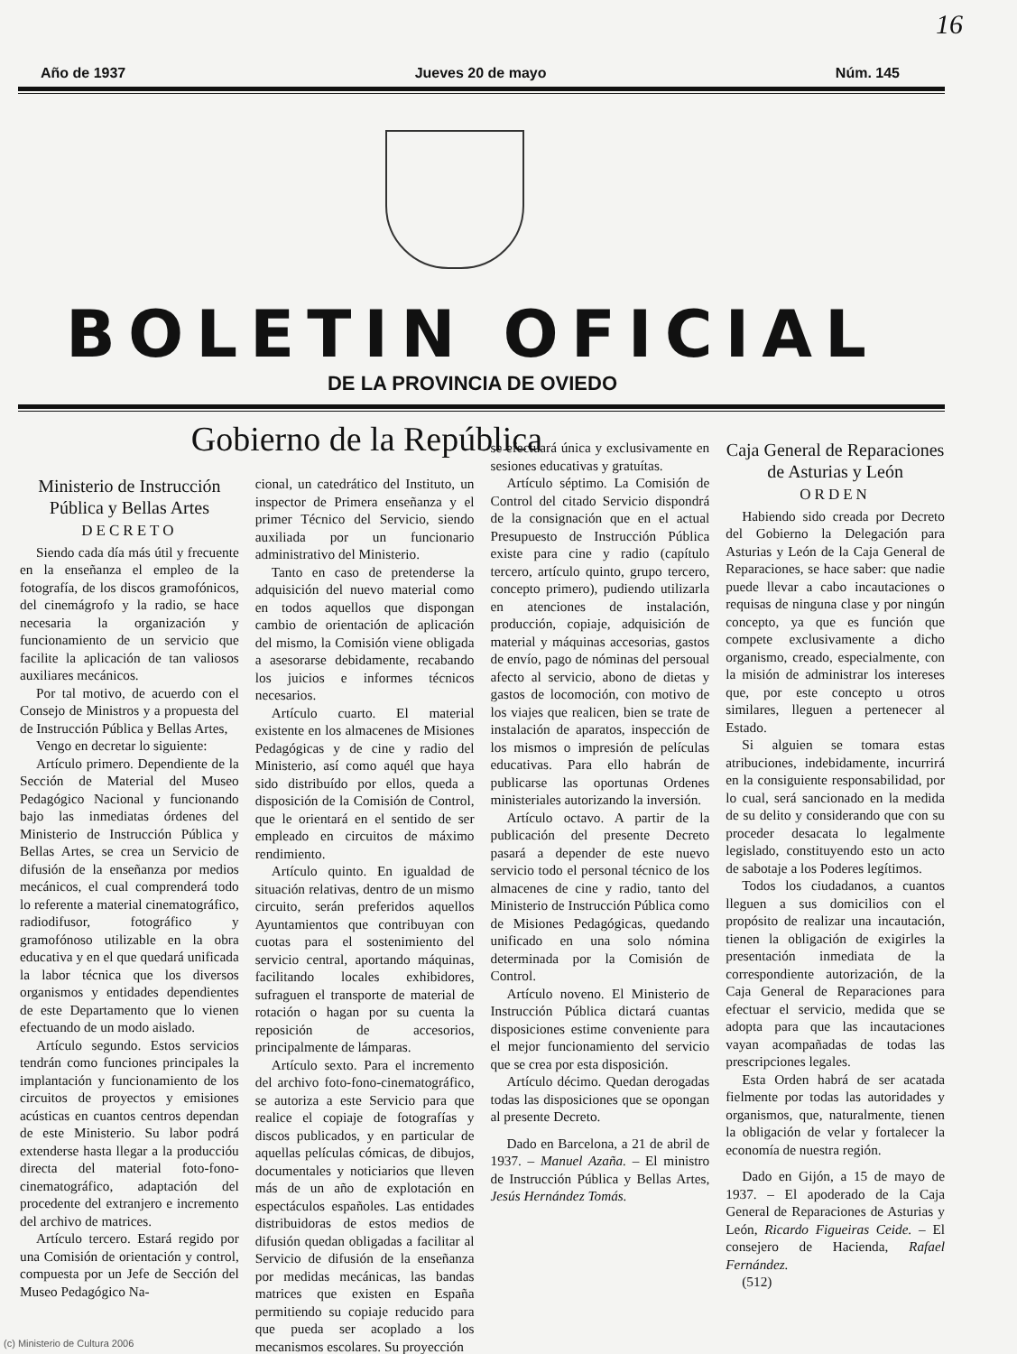16
Año de 1937 Jueves 20 de mayo Núm. 145
BOLETIN OFICIAL
DE LA PROVINCIA DE OVIEDO
Gobierno de la República
Ministerio de Instrucción Pública y Bellas Artes
DECRETO
Siendo cada día más útil y frecuente en la enseñanza el empleo de la fotografía, de los discos gramofónicos, del cinemágrofo y la radio, se hace necesaria la organización y funcionamiento de un servicio que facilite la aplicación de tan valiosos auxiliares mecánicos.
Por tal motivo, de acuerdo con el Consejo de Ministros y a propuesta del de Instrucción Pública y Bellas Artes,
Vengo en decretar lo siguiente:
Artículo primero. Dependiente de la Sección de Material del Museo Pedagógico Nacional y funcionando bajo las inmediatas órdenes del Ministerio de Instrucción Pública y Bellas Artes, se crea un Servicio de difusión de la enseñanza por medios mecánicos, el cual comprenderá todo lo referente a material cinematográfico, radiodifusor, fotográfico y gramofónoso utilizable en la obra educativa y en el que quedará unificada la labor técnica que los diversos organismos y entidades dependientes de este Departamento que lo vienen efectuando de un modo aislado.
Artículo segundo. Estos servicios tendrán como funciones principales la implantación y funcionamiento de los circuitos de proyectos y emisiones acústicas en cuantos centros dependan de este Ministerio. Su labor podrá extenderse hasta llegar a la produccióu directa del material foto-fono-cinematográfico, adaptación del procedente del extranjero e incremento del archivo de matrices.
Artículo tercero. Estará regido por una Comisión de orientación y control, compuesta por un Jefe de Sección del Museo Pedagógico Na-
cional, un catedrático del Instituto, un inspector de Primera enseñanza y el primer Técnico del Servicio, siendo auxiliada por un funcionario administrativo del Ministerio.
Tanto en caso de pretenderse la adquisición del nuevo material como en todos aquellos que dispongan cambio de orientación de aplicación del mismo, la Comisión viene obligada a asesorarse debidamente, recabando los juicios e informes técnicos necesarios.
Artículo cuarto. El material existente en los almacenes de Misiones Pedagógicas y de cine y radio del Ministerio, así como aquél que haya sido distribuído por ellos, queda a disposición de la Comisión de Control, que le orientará en el sentido de ser empleado en circuitos de máximo rendimiento.
Artículo quinto. En igualdad de situación relativas, dentro de un mismo circuito, serán preferidos aquellos Ayuntamientos que contribuyan con cuotas para el sostenimiento del servicio central, aportando máquinas, facilitando locales exhibidores, sufraguen el transporte de material de rotación o hagan por su cuenta la reposición de accesorios, principalmente de lámparas.
Artículo sexto. Para el incremento del archivo foto-fono-cinematográfico, se autoriza a este Servicio para que realice el copiaje de fotografías y discos publicados, y en particular de aquellas películas cómicas, de dibujos, documentales y noticiarios que lleven más de un año de explotación en espectáculos españoles. Las entidades distribuidoras de estos medios de difusión quedan obligadas a facilitar al Servicio de difusión de la enseñanza por medidas mecánicas, las bandas matrices que existen en España permitiendo su copiaje reducido para que pueda ser acoplado a los mecanismos escolares. Su proyección
se efectuará única y exclusivamente en sesiones educativas y gratuítas.
Artículo séptimo. La Comisión de Control del citado Servicio dispondrá de la consignación que en el actual Presupuesto de Instrucción Pública existe para cine y radio (capítulo tercero, artículo quinto, grupo tercero, concepto primero), pudiendo utilizarla en atenciones de instalación, producción, copiaje, adquisición de material y máquinas accesorias, gastos de envío, pago de nóminas del persoual afecto al servicio, abono de dietas y gastos de locomoción, con motivo de los viajes que realicen, bien se trate de instalación de aparatos, inspección de los mismos o impresión de películas educativas. Para ello habrán de publicarse las oportunas Ordenes ministeriales autorizando la inversión.
Artículo octavo. A partir de la publicación del presente Decreto pasará a depender de este nuevo servicio todo el personal técnico de los almacenes de cine y radio, tanto del Ministerio de Instrucción Pública como de Misiones Pedagógicas, quedando unificado en una solo nómina determinada por la Comisión de Control.
Artículo noveno. El Ministerio de Instrucción Pública dictará cuantas disposiciones estime conveniente para el mejor funcionamiento del servicio que se crea por esta disposición.
Artículo décimo. Quedan derogadas todas las disposiciones que se opongan al presente Decreto.
Dado en Barcelona, a 21 de abril de 1937. – Manuel Azaña. – El ministro de Instrucción Pública y Bellas Artes, Jesús Hernández Tomás.
Caja General de Reparaciones de Asturias y León
ORDEN
Habiendo sido creada por Decreto del Gobierno la Delegación para Asturias y León de la Caja General de Reparaciones, se hace saber: que nadie puede llevar a cabo incautaciones o requisas de ninguna clase y por ningún concepto, ya que es función que compete exclusivamente a dicho organismo, creado, especialmente, con la misión de administrar los intereses que, por este concepto u otros similares, lleguen a pertenecer al Estado.
Si alguien se tomara estas atribuciones, indebidamente, incurrirá en la consiguiente responsabilidad, por lo cual, será sancionado en la medida de su delito y considerando que con su proceder desacata lo legalmente legislado, constituyendo esto un acto de sabotaje a los Poderes legítimos.
Todos los ciudadanos, a cuantos lleguen a sus domicilios con el propósito de realizar una incautación, tienen la obligación de exigirles la presentación inmediata de la correspondiente autorización, de la Caja General de Reparaciones para efectuar el servicio, medida que se adopta para que las incautaciones vayan acompañadas de todas las prescripciones legales.
Esta Orden habrá de ser acatada fielmente por todas las autoridades y organismos, que, naturalmente, tienen la obligación de velar y fortalecer la economía de nuestra región.
Dado en Gijón, a 15 de mayo de 1937. – El apoderado de la Caja General de Reparaciones de Asturias y León, Ricardo Figueiras Ceide. – El consejero de Hacienda, Rafael Fernández.
(512)
(c) Ministerio de Cultura 2006